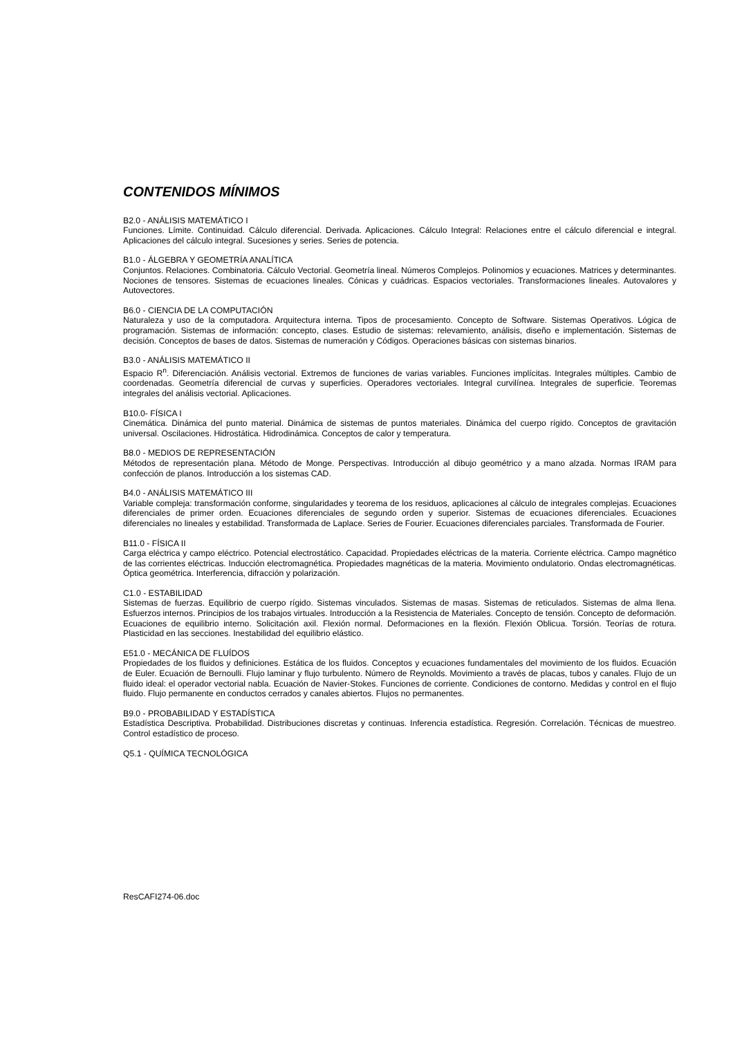CONTENIDOS MÍNIMOS
B2.0 - ANÁLISIS MATEMÁTICO I
Funciones. Límite. Continuidad. Cálculo diferencial. Derivada. Aplicaciones. Cálculo Integral: Relaciones entre el cálculo diferencial e integral. Aplicaciones del cálculo integral. Sucesiones y series. Series de potencia.
B1.0 - ÁLGEBRA Y GEOMETRÍA ANALÍTICA
Conjuntos. Relaciones. Combinatoria. Cálculo Vectorial. Geometría lineal. Números Complejos. Polinomios y ecuaciones. Matrices y determinantes. Nociones de tensores. Sistemas de ecuaciones lineales. Cónicas y cuádricas. Espacios vectoriales. Transformaciones lineales. Autovalores y Autovectores.
B6.0 - CIENCIA DE LA COMPUTACIÓN
Naturaleza y uso de la computadora. Arquitectura interna. Tipos de procesamiento. Concepto de Software. Sistemas Operativos. Lógica de programación. Sistemas de información: concepto, clases. Estudio de sistemas: relevamiento, análisis, diseño e implementación. Sistemas de decisión. Conceptos de bases de datos. Sistemas de numeración y Códigos. Operaciones básicas con sistemas binarios.
B3.0 - ANÁLISIS MATEMÁTICO II
Espacio R<sup>n</sup>. Diferenciación. Análisis vectorial. Extremos de funciones de varias variables. Funciones implícitas. Integrales múltiples. Cambio de coordenadas. Geometría diferencial de curvas y superficies. Operadores vectoriales. Integral curvilínea. Integrales de superficie. Teoremas integrales del análisis vectorial. Aplicaciones.
B10.0- FÍSICA I
Cinemática. Dinámica del punto material. Dinámica de sistemas de puntos materiales. Dinámica del cuerpo rígido. Conceptos de gravitación universal. Oscilaciones. Hidrostática. Hidrodinámica. Conceptos de calor y temperatura.
B8.0 - MEDIOS DE REPRESENTACIÓN
Métodos de representación plana. Método de Monge. Perspectivas. Introducción al dibujo geométrico y a mano alzada. Normas IRAM para confección de planos. Introducción a los sistemas CAD.
B4.0 - ANÁLISIS MATEMÁTICO III
Variable compleja: transformación conforme, singularidades y teorema de los residuos, aplicaciones al cálculo de integrales complejas. Ecuaciones diferenciales de primer orden. Ecuaciones diferenciales de segundo orden y superior. Sistemas de ecuaciones diferenciales. Ecuaciones diferenciales no lineales y estabilidad. Transformada de Laplace. Series de Fourier. Ecuaciones diferenciales parciales. Transformada de Fourier.
B11.0 - FÍSICA II
Carga eléctrica y campo eléctrico. Potencial electrostático. Capacidad. Propiedades eléctricas de la materia. Corriente eléctrica. Campo magnético de las corrientes eléctricas. Inducción electromagnética. Propiedades magnéticas de la materia. Movimiento ondulatorio. Ondas electromagnéticas. Óptica geométrica. Interferencia, difracción y polarización.
C1.0 - ESTABILIDAD
Sistemas de fuerzas. Equilibrio de cuerpo rígido. Sistemas vinculados. Sistemas de masas. Sistemas de reticulados. Sistemas de alma llena. Esfuerzos internos. Principios de los trabajos virtuales. Introducción a la Resistencia de Materiales. Concepto de tensión. Concepto de deformación. Ecuaciones de equilibrio interno. Solicitación axil. Flexión normal. Deformaciones en la flexión. Flexión Oblicua. Torsión. Teorías de rotura. Plasticidad en las secciones. Inestabilidad del equilibrio elástico.
E51.0 - MECÁNICA DE FLUÍDOS
Propiedades de los fluidos y definiciones. Estática de los fluidos. Conceptos y ecuaciones fundamentales del movimiento de los fluidos. Ecuación de Euler. Ecuación de Bernoulli. Flujo laminar y flujo turbulento. Número de Reynolds. Movimiento a través de placas, tubos y canales. Flujo de un fluido ideal: el operador vectorial nabla. Ecuación de Navier-Stokes. Funciones de corriente. Condiciones de contorno. Medidas y control en el flujo fluido. Flujo permanente en conductos cerrados y canales abiertos. Flujos no permanentes.
B9.0 - PROBABILIDAD Y ESTADÍSTICA
Estadística Descriptiva. Probabilidad. Distribuciones discretas y continuas. Inferencia estadística. Regresión. Correlación. Técnicas de muestreo. Control estadístico de proceso.
Q5.1 - QUÍMICA TECNOLÓGICA
ResCAFI274-06.doc